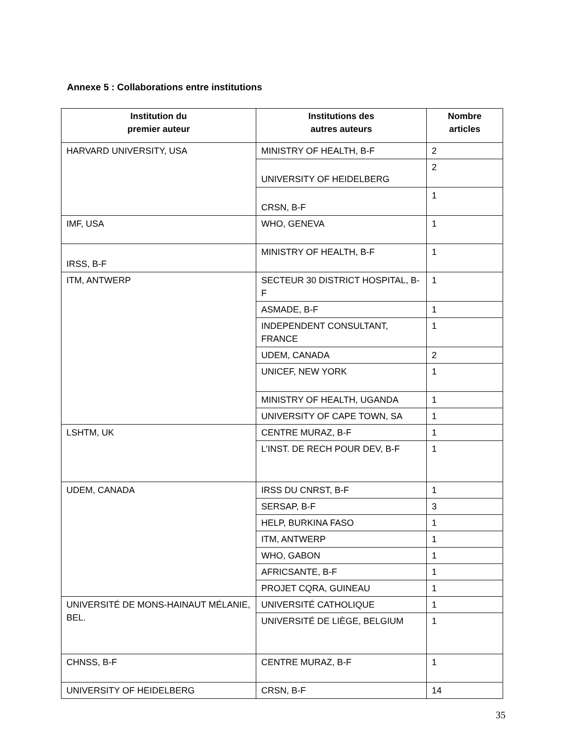Annexe 5 : Collaborations entre institutions
| Institution du premier auteur | Institutions des autres auteurs | Nombre articles |
| --- | --- | --- |
| HARVARD UNIVERSITY, USA | MINISTRY OF HEALTH, B-F | 2 |
| | UNIVERSITY OF HEIDELBERG | 2 |
| | CRSN, B-F | 1 |
| IMF, USA | WHO, GENEVA | 1 |
| IRSS, B-F | MINISTRY OF HEALTH, B-F | 1 |
| ITM, ANTWERP | SECTEUR 30 DISTRICT HOSPITAL, B-F | 1 |
| | ASMADE, B-F | 1 |
| | INDEPENDENT CONSULTANT, FRANCE | 1 |
| | UDEM, CANADA | 2 |
| | UNICEF, NEW YORK | 1 |
| | MINISTRY OF HEALTH, UGANDA | 1 |
| | UNIVERSITY OF CAPE TOWN, SA | 1 |
| LSHTM, UK | CENTRE MURAZ, B-F | 1 |
| | L’INST. DE RECH POUR DEV, B-F | 1 |
| UDEM, CANADA | IRSS DU CNRST, B-F | 1 |
| | SERSAP, B-F | 3 |
| | HELP, BURKINA FASO | 1 |
| | ITM, ANTWERP | 1 |
| | WHO, GABON | 1 |
| | AFRICSANTE, B-F | 1 |
| | PROJET CQRA, GUINEAU | 1 |
| UNIVERSITÉ DE MONS-HAINAUT MÉLANIE, BEL. | UNIVERSITÉ CATHOLIQUE | 1 |
| | UNIVERSITÉ DE LIÈGE, BELGIUM | 1 |
| CHNSS, B-F | CENTRE MURAZ, B-F | 1 |
| UNIVERSITY OF HEIDELBERG | CRSN, B-F | 14 |
35